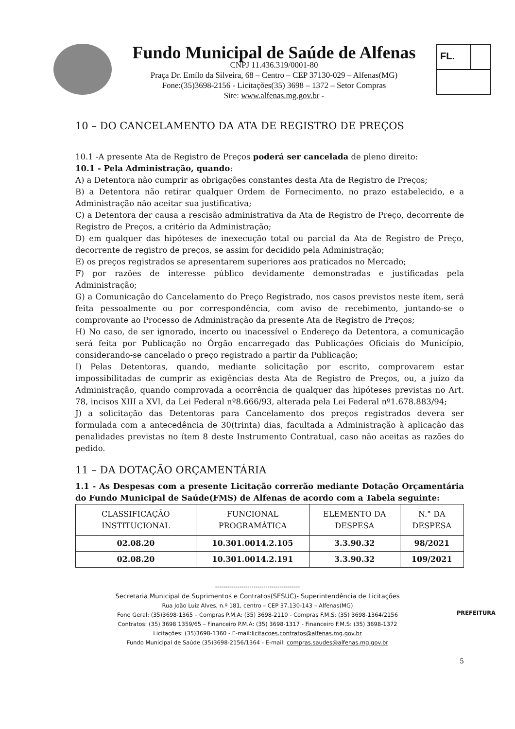Fundo Municipal de Saúde de Alfenas
CNPJ 11.436.319/0001-80
Praça Dr. Emílo da Silveira, 68 – Centro – CEP 37130-029 – Alfenas(MG)
Fone:(35)3698-2156 - Licitações(35) 3698 – 1372 – Setor Compras
Site: www.alfenas.mg.gov.br -
FL.
10 – DO CANCELAMENTO DA ATA DE REGISTRO DE PREÇOS
10.1 -A presente Ata de Registro de Preços poderá ser cancelada de pleno direito:
10.1 - Pela Administração, quando:
A) a Detentora não cumprir as obrigações constantes desta Ata de Registro de Preços;
B) a Detentora não retirar qualquer Ordem de Fornecimento, no prazo estabelecido, e a Administração não aceitar sua justificativa;
C) a Detentora der causa a rescisão administrativa da Ata de Registro de Preço, decorrente de Registro de Preços, a critério da Administração;
D) em qualquer das hipóteses de inexecução total ou parcial da Ata de Registro de Preço, decorrente de registro de preços, se assim for decidido pela Administração;
E) os preços registrados se apresentarem superiores aos praticados no Mercado;
F) por razões de interesse público devidamente demonstradas e justificadas pela Administração;
G) a Comunicação do Cancelamento do Preço Registrado, nos casos previstos neste ítem, será feita pessoalmente ou por correspondência, com aviso de recebimento, juntando-se o comprovante ao Processo de Administração da presente Ata de Registro de Preços;
H) No caso, de ser ignorado, incerto ou inacessível o Endereço da Detentora, a comunicação será feita por Publicação no Órgão encarregado das Publicações Oficiais do Município, considerando-se cancelado o preço registrado a partir da Publicação;
I) Pelas Detentoras, quando, mediante solicitação por escrito, comprovarem estar impossibilitadas de cumprir as exigências desta Ata de Registro de Preços, ou, a juízo da Administração, quando comprovada a ocorrência de qualquer das hipóteses previstas no Art. 78, incisos XIII a XVI, da Lei Federal nº8.666/93, alterada pela Lei Federal nº1.678.883/94;
J) a solicitação das Detentoras para Cancelamento dos preços registrados devera ser formulada com a antecedência de 30(trinta) dias, facultada a Administração à aplicação das penalidades previstas no ítem 8 deste Instrumento Contratual, caso não aceitas as razões do pedido.
11 – DA DOTAÇÃO ORÇAMENTÁRIA
1.1 - As Despesas com a presente Licitação correrão mediante Dotação Orçamentária do Fundo Municipal de Saúde(FMS) de Alfenas de acordo com a Tabela seguinte:
| CLASSIFICAÇÃO INSTITUCIONAL | FUNCIONAL PROGRAMÁTICA | ELEMENTO DA DESPESA | N.° DA DESPESA |
| --- | --- | --- | --- |
| 02.08.20 | 10.301.0014.2.105 | 3.3.90.32 | 98/2021 |
| 02.08.20 | 10.301.0014.2.191 | 3.3.90.32 | 109/2021 |
------------------------------------------
Secretaria Municipal de Suprimentos e Contratos(SESUC)- Superintendência de Licitações
Rua João Luiz Alves, n.º 181, centro – CEP 37.130-143 – Alfenas(MG)
Fone Geral: (35)3698-1365 – Compras P.M.A: (35) 3698-2110 - Compras F.M.S: (35) 3698-1364/2156
Contratos: (35) 3698 1359/65 – Financeiro P.M.A: (35) 3698-1317 - Financeiro F.M.S: (35) 3698-1372
Licitações: (35)3698-1360 - E-mail:licitacoes.contratos@alfenas.mg.gov.br
Fundo Municipal de Saúde (35)3698-2156/1364 - E-mail: compras.saudes@alfenas.mg.gov.br
PREFEITURA
5